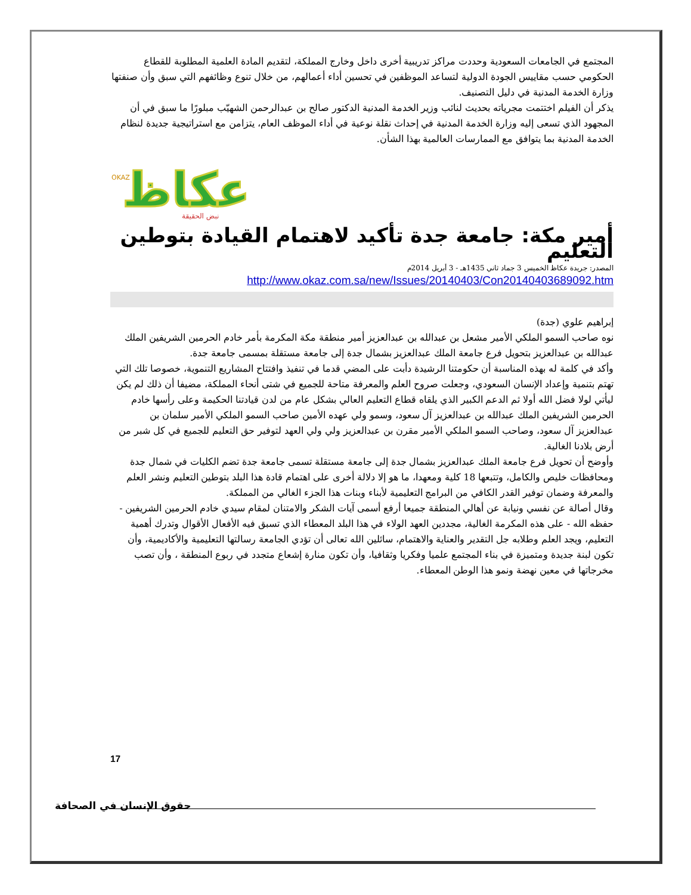المجتمع في الجامعات السعودية وحددت مراكز تدريبية أخرى داخل وخارج المملكة، لتقديم المادة العلمية المطلوبة للقطاع الحكومي حسب مقاييس الجودة الدولية لتساعد الموظفين في تحسين أداء أعمالهم، من خلال تنوع وظائفهم التي سبق وأن صنفتها وزارة الخدمة المدنية في دليل التصنيف.
يذكر أن الفيلم اختتمت مجرياته بحديث لنائب وزير الخدمة المدنية الدكتور صالح بن عبدالرحمن الشهيّب مبلورًا ما سبق في أن المجهود الذي تسعى إليه وزارة الخدمة المدنية في إحداث نقلة نوعية في أداء الموظف العام، يتزامن مع استراتيجية جديدة لنظام الخدمة المدنية بما يتوافق مع الممارسات العالمية بهذا الشأن.
عكاظ
نبض الحقيقة
OKAZ
أمير مكة: جامعة جدة تأكيد لاهتمام القيادة بتوطين التعليم
المصدر: جريدة عكاظ الخميس 3 جماد ثاني 1435هـ - 3 أبريل 2014م
http://www.okaz.com.sa/new/Issues/20140403/Con20140403689092.htm
إبراهيم علوي (جدة)
نوه صاحب السمو الملكي الأمير مشعل بن عبدالله بن عبدالعزيز أمير منطقة مكة المكرمة بأمر خادم الحرمين الشريفين الملك عبدالله بن عبدالعزيز بتحويل فرع جامعة الملك عبدالعزيز بشمال جدة إلى جامعة مستقلة بمسمى جامعة جدة.
وأكد في كلمة له بهذه المناسبة أن حكومتنا الرشيدة دأبت على المضي قدما في تنفيذ وافتتاح المشاريع التنموية، خصوصا تلك التي تهتم بتنمية وإعداد الإنسان السعودي، وجعلت صروح العلم والمعرفة متاحة للجميع في شتى أنحاء المملكة، مضيفا أن ذلك لم يكن ليأتي لولا فضل الله أولا ثم الدعم الكبير الذي يلقاه قطاع التعليم العالي بشكل عام من لدن قيادتنا الحكيمة وعلى رأسها خادم الحرمين الشريفين الملك عبدالله بن عبدالعزيز آل سعود، وسمو ولي عهده الأمين صاحب السمو الملكي الأمير سلمان بن عبدالعزيز آل سعود، وصاحب السمو الملكي الأمير مقرن بن عبدالعزيز ولي ولي العهد لتوفير حق التعليم للجميع في كل شبر من أرض بلادنا الغالية.
وأوضح أن تحويل فرع جامعة الملك عبدالعزيز بشمال جدة إلى جامعة مستقلة تسمى جامعة جدة تضم الكليات في شمال جدة ومحافظات خليص والكامل، وتتبعها 18 كلية ومعهدا، ما هو إلا دلالة أخرى على اهتمام قادة هذا البلد بتوطين التعليم ونشر العلم والمعرفة وضمان توفير القدر الكافي من البرامج التعليمية لأبناء وبنات هذا الجزء الغالي من المملكة.
وقال أصالة عن نفسي ونيابة عن أهالي المنطقة جميعا أرفع أسمى آيات الشكر والامتنان لمقام سيدي خادم الحرمين الشريفين - حفظه الله - على هذه المكرمة الغالية، مجددين العهد الولاء في هذا البلد المعطاء الذي تسبق فيه الأفعال الأقوال وتدرك أهمية التعليم، ويجد العلم وطلابه جل التقدير والعناية والاهتمام، سائلين الله تعالى أن تؤدي الجامعة رسالتها التعليمية والأكاديمية، وأن تكون لبنة جديدة ومتميزة في بناء المجتمع علميا وفكريا وثقافيا، وأن تكون منارة إشعاع متجدد في ربوع المنطقة ، وأن تصب مخرجاتها في معين نهضة ونمو هذا الوطن المعطاء.
17
حقوق الإنسان في الصحافة